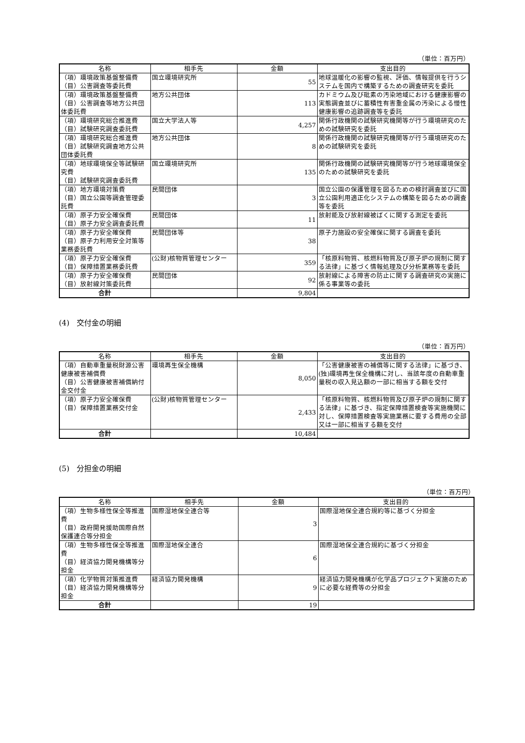（単位：百万円）
| 名称 | 相手先 | 金額 | 支出目的 |
| --- | --- | --- | --- |
| （項）環境政策基盤整備費 （目）公害調査等委託費 | 国立環境研究所 | 55 | 地球温暖化の影響の監視、評価、情報提供を行うシステムを国内で構築するための調査研究を委託 |
| （項）環境政策基盤整備費 （目）公害調査等地方公共団体委託費 | 地方公共団体 | 113 | カドミウム及び砒素の汚染地域における健康影響の実態調査並びに蓄積性有害重金属の汚染による慢性健康影響の追跡調査等を委託 |
| （項）環境研究総合推進費 （目）試験研究調査委託費 | 国立大学法人等 | 4,257 | 関係行政機関の試験研究機関等が行う環境研究のための試験研究を委託 |
| （項）環境研究総合推進費 （目）試験研究調査地方公共団体委託費 | 地方公共団体 | 8 | 関係行政機関の試験研究機関等が行う環境研究のための試験研究を委託 |
| （項）地球環境保全等試験研究費 （目）試験研究調査委託費 | 国立環境研究所 | 135 | 関係行政機関の試験研究機関等が行う地球環境保全のための試験研究を委託 |
| （項）地方環境対策費 （目）国立公園等調査管理委託費 | 民間団体 | 3 | 国立公園の保護管理を図るための検討調査並びに国立公園利用適正化システムの構築を図るための調査等を委託 |
| （項）原子力安全確保費 （目）原子力安全調査委託費 | 民間団体 | 11 | 放射能及び放射線被ばくに関する測定を委託 |
| （項）原子力安全確保費 （目）原子力利用安全対策等業務委託費 | 民間団体等 | 38 | 原子力施設の安全確保に関する調査を委託 |
| （項）原子力安全確保費 （目）保障措置業務委託費 | (公財)核物質管理センター | 359 | 「核原料物質、核燃料物質及び原子炉の規制に関する法律」に基づく情報処理及び分析業務等を委託 |
| （項）原子力安全確保費 （目）放射線対策委託費 | 民間団体 | 92 | 放射線による障害の防止に関する調査研究の実施に係る事業等の委託 |
| 合計 | | 9,804 | |
(4)　交付金の明細
（単位：百万円）
| 名称 | 相手先 | 金額 | 支出目的 |
| --- | --- | --- | --- |
| （項）自動車重量税財源公害健康被害補償費 （目）公害健康被害補償納付金交付金 | 環境再生保全機構 | 8,050 | 「公害健康被害の補償等に関する法律」に基づき、(独)環境再生保全機構に対し、当該年度の自動車重量税の収入見込額の一部に相当する額を交付 |
| （項）原子力安全確保費 （目）保障措置業務交付金 | (公財)核物質管理センター | 2,433 | 「核原料物質、核燃料物質及び原子炉の規制に関する法律」に基づき、指定保障措置検査等実施機関に対し、保障措置検査等実施業務に要する費用の全部又は一部に相当する額を交付 |
| 合計 | | 10,484 | |
(5)　分担金の明細
（単位：百万円）
| 名称 | 相手先 | 金額 | 支出目的 |
| --- | --- | --- | --- |
| （項）生物多様性保全等推進費 （目）政府開発援助国際自然保護連合等分担金 | 国際湿地保全連合等 | 3 | 国際湿地保全連合規約等に基づく分担金 |
| （項）生物多様性保全等推進費 （目）経済協力開発機構等分担金 | 国際湿地保全連合 | 6 | 国際湿地保全連合規約に基づく分担金 |
| （項）化学物質対策推進費 （目）経済協力開発機構等分担金 | 経済協力開発機構 | 9 | 経済協力開発機構が化学品プロジェクト実施のために必要な経費等の分担金 |
| 合計 | | 19 | |